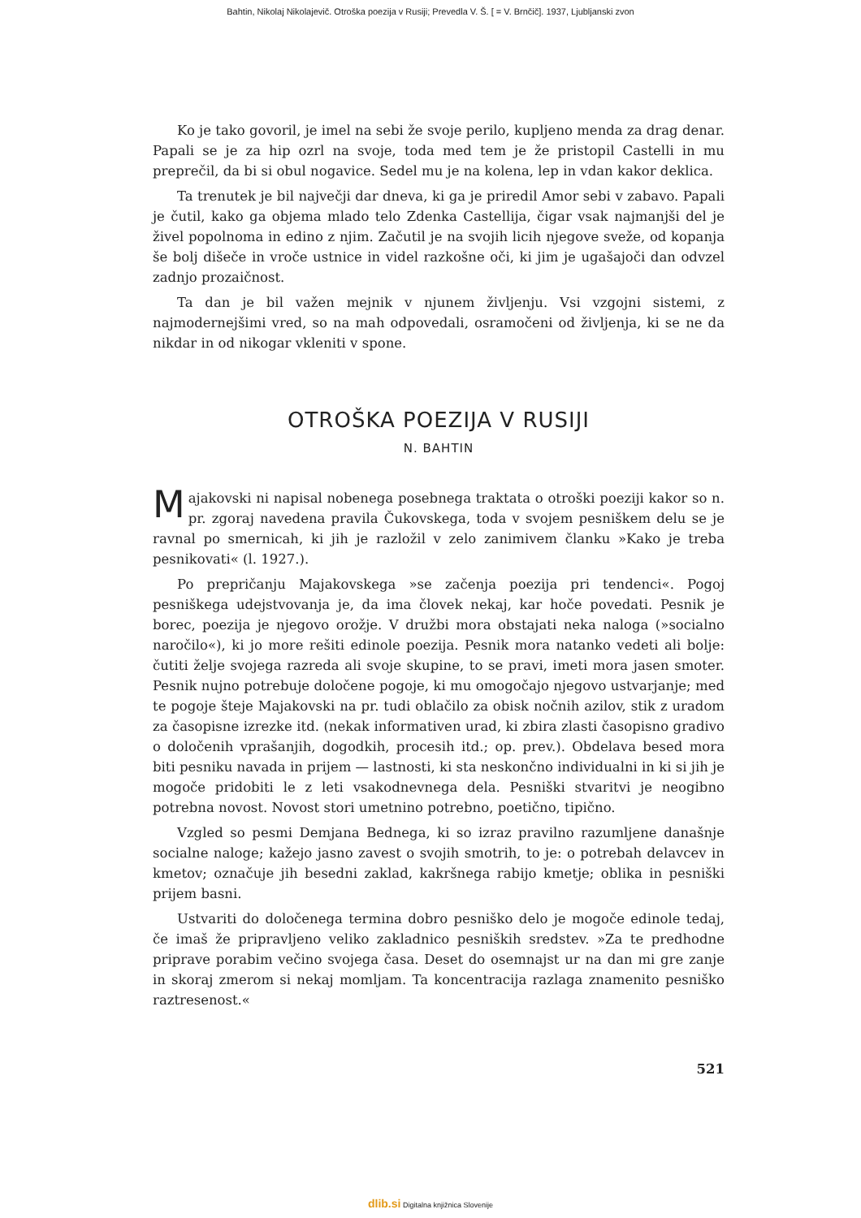Bahtin, Nikolaj Nikolajevič. Otroška poezija v Rusiji; Prevedla V. Š. [ = V. Brnčič]. 1937, Ljubljanski zvon
Ko je tako govoril, je imel na sebi že svoje perilo, kupljeno menda za drag denar. Papali se je za hip ozrl na svoje, toda med tem je že pristopil Castelli in mu preprečil, da bi si obul nogavice. Sedel mu je na kolena, lep in vdan kakor deklica.
Ta trenutek je bil največji dar dneva, ki ga je priredil Amor sebi v zabavo. Papali je čutil, kako ga objema mlado telo Zdenka Castellija, čigar vsak najmanjši del je živel popolnoma in edino z njim. Začutil je na svojih licih njegove sveže, od kopanja še bolj dišeče in vroče ustnice in videl razkošne oči, ki jim je ugašajoči dan odvzel zadnjo prozaičnost.
Ta dan je bil važen mejnik v njunem življenju. Vsi vzgojni sistemi, z najmodernejšimi vred, so na mah odpovedali, osramočeni od življenja, ki se ne da nikdar in od nikogar vkleniti v spone.
OTROŠKA POEZIJA V RUSIJI
N. BAHTIN
Majakovski ni napisal nobenega posebnega traktata o otroški poeziji kakor so n. pr. zgoraj navedena pravila Čukovskega, toda v svojem pesniškem delu se je ravnal po smernicah, ki jih je razložil v zelo zanimivem članku »Kako je treba pesnikovati« (l. 1927.).
Po prepričanju Majakovskega »se začenja poezija pri tendenci«. Pogoj pesniškega udejstvovanja je, da ima človek nekaj, kar hoče povedati. Pesnik je borec, poezija je njegovo orožje. V družbi mora obstajati neka naloga (»socialno naročilo«), ki jo more rešiti edinole poezija. Pesnik mora natanko vedeti ali bolje: čutiti želje svojega razreda ali svoje skupine, to se pravi, imeti mora jasen smoter. Pesnik nujno potrebuje določene pogoje, ki mu omogočajo njegovo ustvarjanje; med te pogoje šteje Majakovski na pr. tudi oblačilo za obisk nočnih azilov, stik z uradom za časopisne izrezke itd. (nekak informativen urad, ki zbira zlasti časopisno gradivo o določenih vprašanjih, dogodkih, procesih itd.; op. prev.). Obdelava besed mora biti pesniku navada in prijem — lastnosti, ki sta neskončno individualni in ki si jih je mogoče pridobiti le z leti vsakodnevnega dela. Pesniški stvaritvi je neogibno potrebna novost. Novost stori umetnino potrebno, poetično, tipično.
Vzgled so pesmi Demjana Bednega, ki so izraz pravilno razumljene današnje socialne naloge; kažejo jasno zavest o svojih smotrih, to je: o potrebah delavcev in kmetov; označuje jih besedni zaklad, kakršnega rabijo kmetje; oblika in pesniški prijem basni.
Ustvariti do določenega termina dobro pesniško delo je mogoče edinole tedaj, če imaš že pripravljeno veliko zakladnico pesniških sredstev. »Za te predhodne priprave porabim večino svojega časa. Deset do osemnajst ur na dan mi gre zanje in skoraj zmerom si nekaj momljam. Ta koncentracija razlaga znamenito pesniško raztresenost.«
521
dlib.si Digitalna knjižnica Slovenije